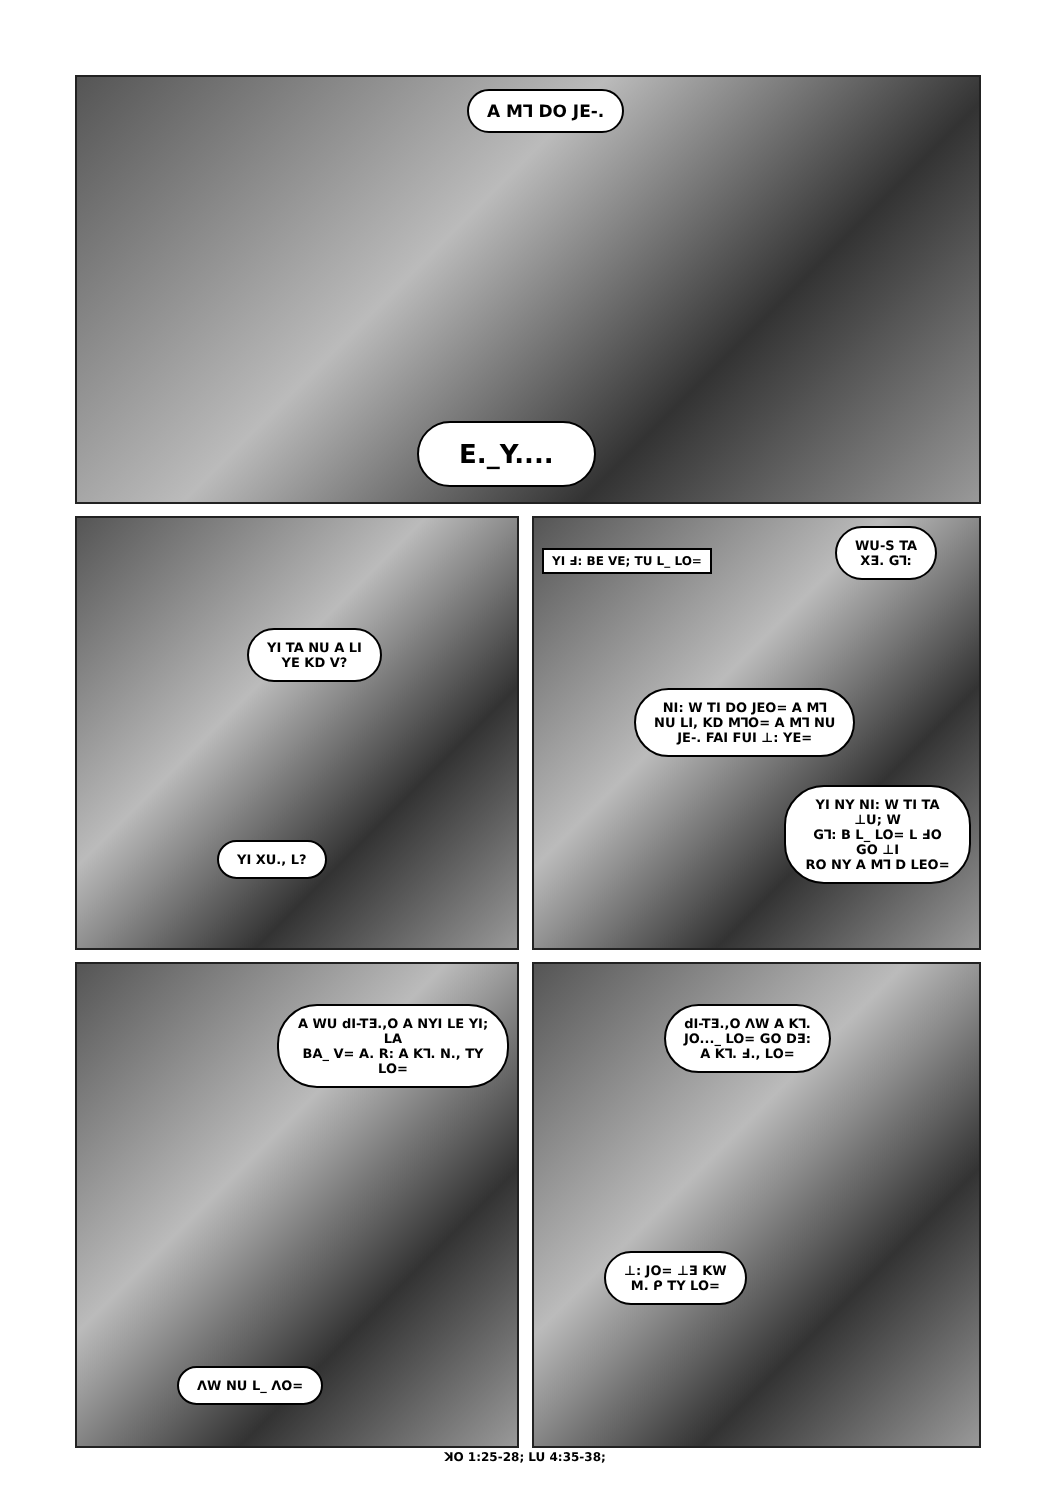A M⅂ DO JE-.
E._Y....
YI TA NU A LI
YE KD V?
YI XU., L?
YI Ⅎ: BE VE; TU L_ LO=
WU-S TA
XƎ. G⅂:
NI: W TI DO JEO= A M⅂
NU LI, KD M⅂O= A M⅂ NU
JE-. FAI FUI ⊥: YE=
YI NY NI: W TI TA ⊥U; W
G⅂: B L_ LO= L ℲO GO ⊥I
RO NY A M⅂ D LEO=
A WU dI-TƎ.,O A NYI LE YI; LA
BA_ V= A. R: A K⅂. N., TY LO=
ΛW NU L_ ΛO=
dI-TƎ.,O ΛW A K⅂.
JO..._ LO= GO DƎ:
A K⅂. Ⅎ., LO=
⊥: JO= ⊥Ǝ KW
M. ᑭ TY LO=
ꓘO 1:25-28; LU 4:35-38;